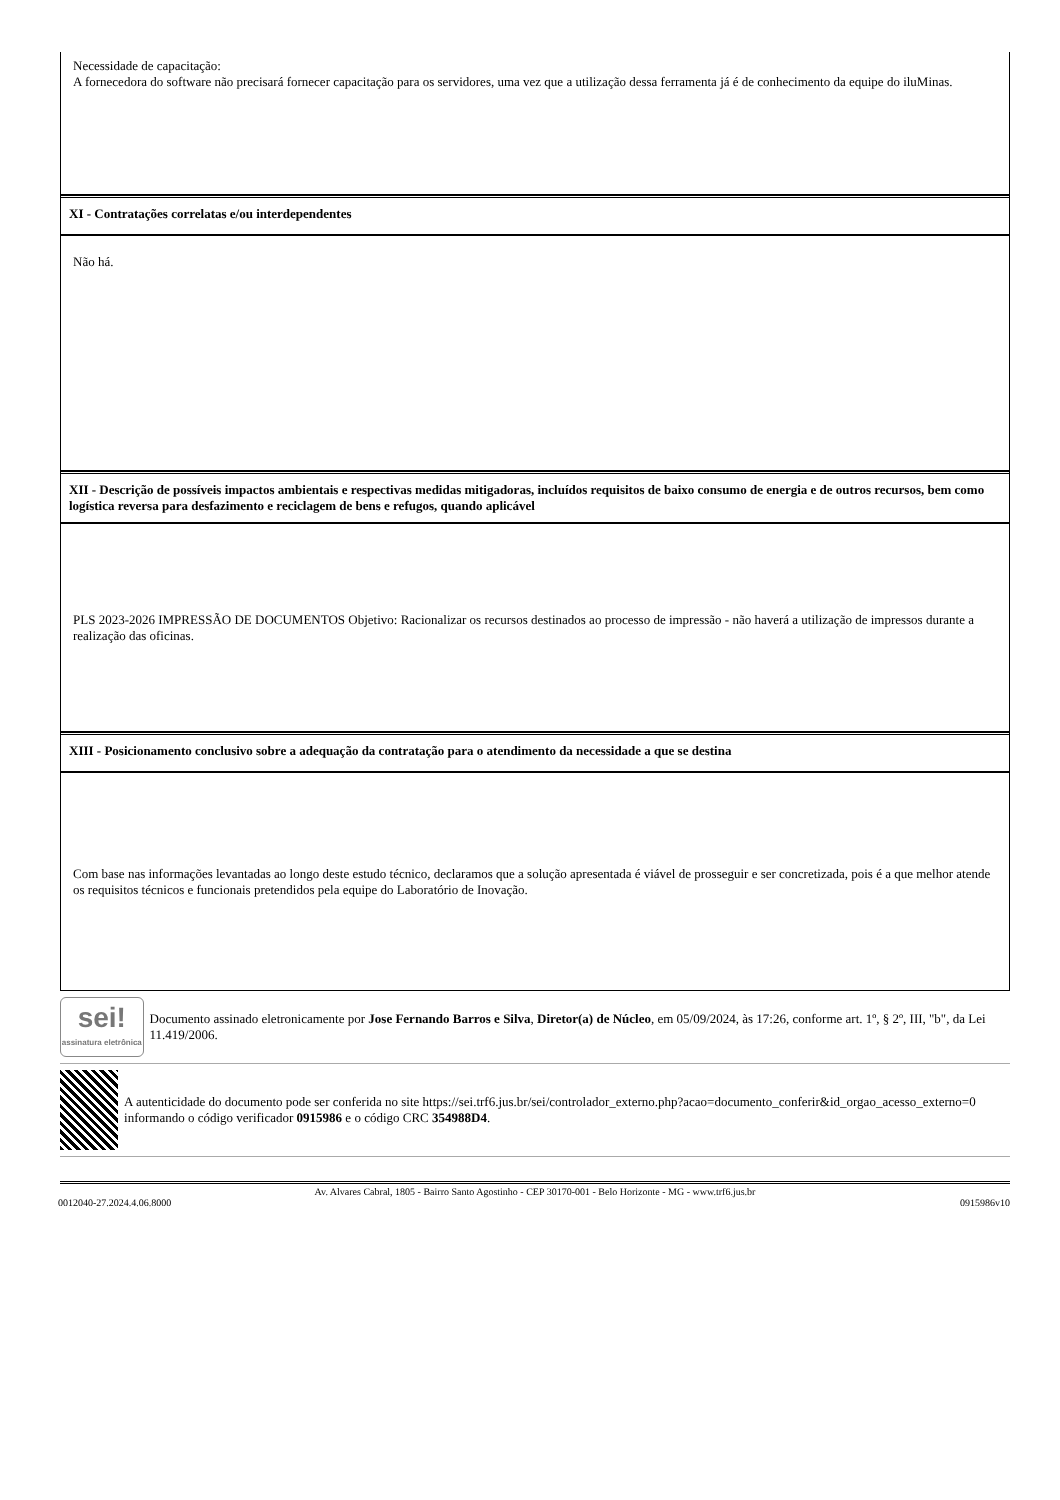| Necessidade de capacitação: A fornecedora do software não precisará fornecer capacitação para os servidores, uma vez que a utilização dessa ferramenta já é de conhecimento da equipe do iluMinas. |
| XI - Contratações correlatas e/ou interdependentes |
| Não há. |
| XII - Descrição de possíveis impactos ambientais e respectivas medidas mitigadoras, incluídos requisitos de baixo consumo de energia e de outros recursos, bem como logística reversa para desfazimento e reciclagem de bens e refugos, quando aplicável |
| PLS 2023-2026 IMPRESSÃO DE DOCUMENTOS Objetivo: Racionalizar os recursos destinados ao processo de impressão - não haverá a utilização de impressos durante a realização das oficinas. |
| XIII - Posicionamento conclusivo sobre a adequação da contratação para o atendimento da necessidade a que se destina |
| Com base nas informações levantadas ao longo deste estudo técnico, declaramos que a solução apresentada é viável de prosseguir e ser concretizada, pois é a que melhor atende os requisitos técnicos e funcionais pretendidos pela equipe do Laboratório de Inovação. |
sei!
assinatura eletrônica
Documento assinado eletronicamente por Jose Fernando Barros e Silva, Diretor(a) de Núcleo, em 05/09/2024, às 17:26, conforme art. 1º, § 2º, III, "b", da Lei 11.419/2006.
A autenticidade do documento pode ser conferida no site https://sei.trf6.jus.br/sei/controlador_externo.php?acao=documento_conferir&id_orgao_acesso_externo=0 informando o código verificador 0915986 e o código CRC 354988D4.
Av. Alvares Cabral, 1805 - Bairro Santo Agostinho - CEP 30170-001 - Belo Horizonte - MG - www.trf6.jus.br
0012040-27.2024.4.06.8000 0915986v10